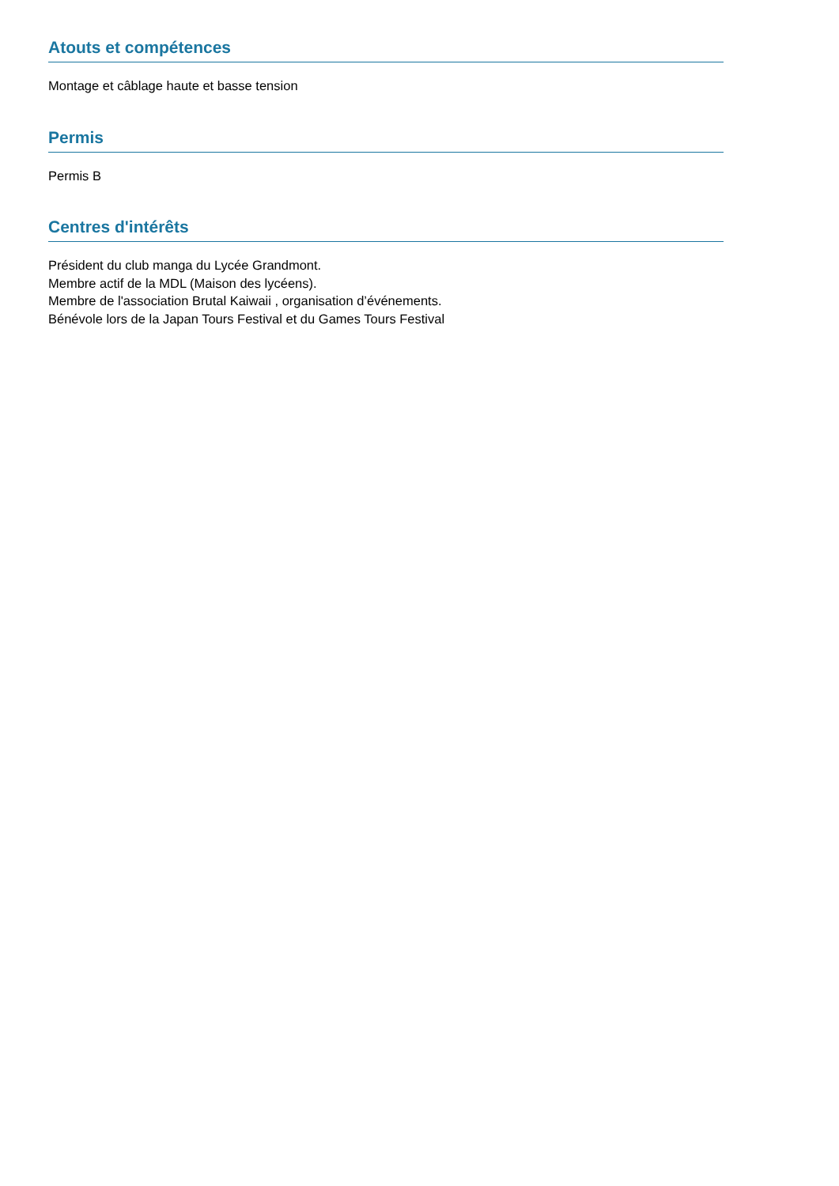Atouts et compétences
Montage et câblage haute et basse tension
Permis
Permis B
Centres d'intérêts
Président du club manga du Lycée Grandmont.
Membre actif de la MDL (Maison des lycéens).
Membre de l'association Brutal Kaiwaii , organisation d’événements.
Bénévole lors de la Japan Tours Festival et du Games Tours Festival